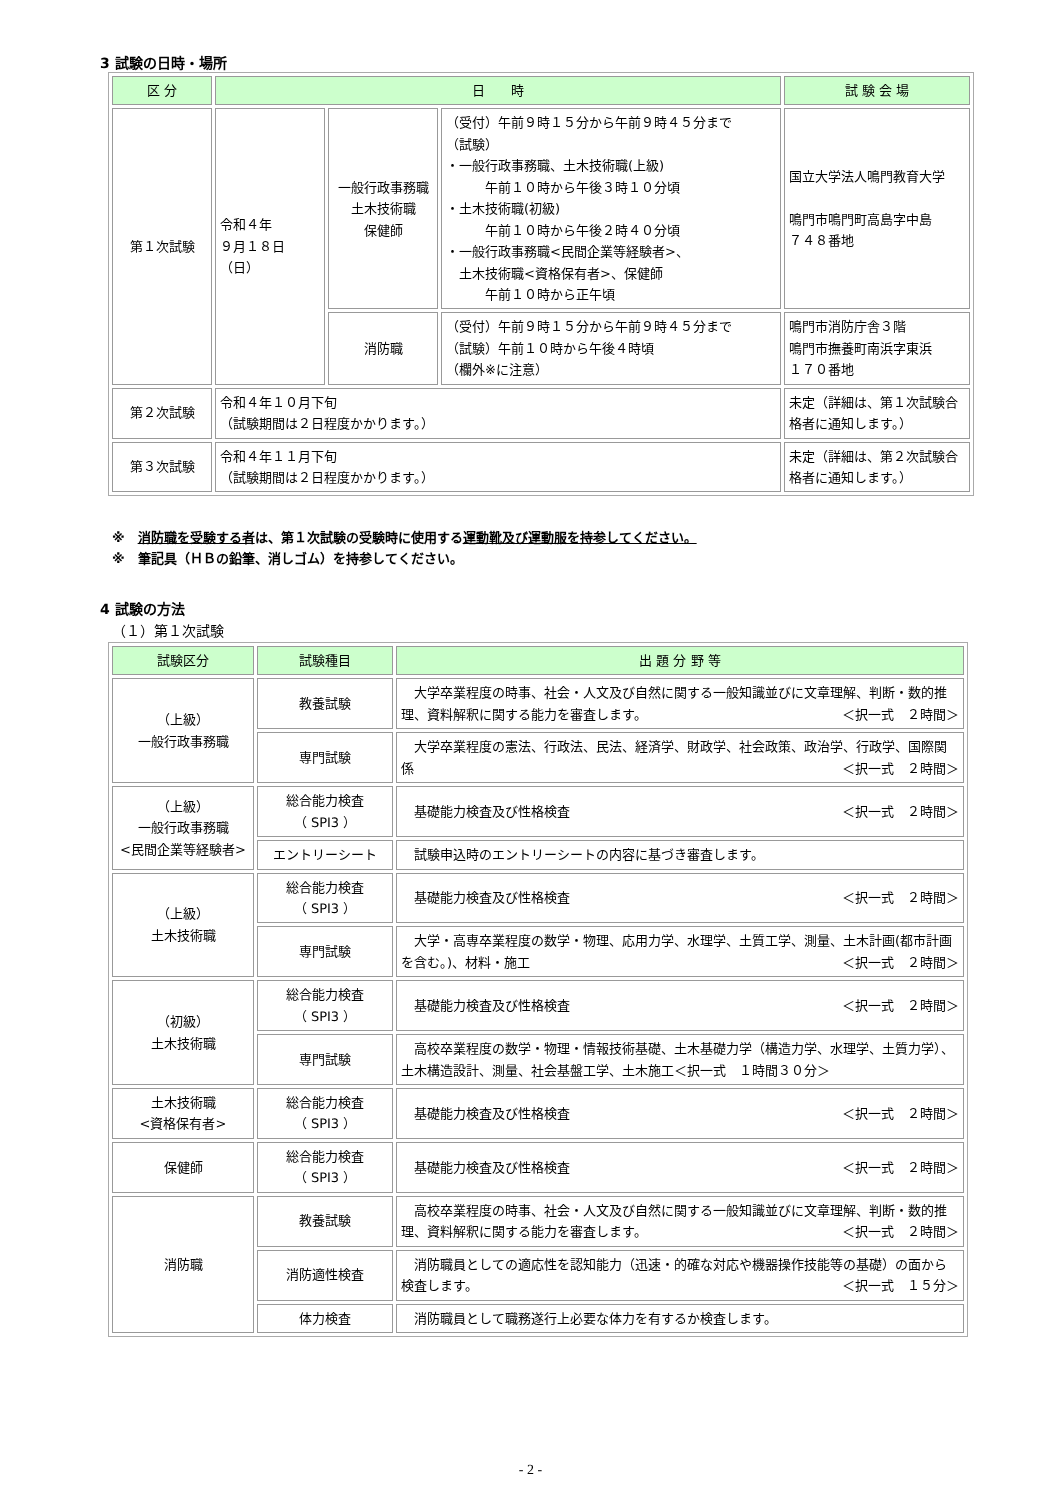3 試験の日時・場所
| 区 分 | 日 時 | | | 試 験 会 場 |
| --- | --- | --- | --- | --- |
| 第１次試験 | 令和４年 ９月１８日（日） | 一般行政事務職 土木技術職 保健師 | （受付）午前９時１５分から午前９時４５分まで （試験） ・一般行政事務職、土木技術職(上級) 午前１０時から午後３時１０分頃 ・土木技術職(初級) 午前１０時から午後２時４０分頃 ・一般行政事務職<民間企業等経験者>、 土木技術職<資格保有者>、保健師 午前１０時から正午頃 | 国立大学法人鳴門教育大学 鳴門市鳴門町高島字中島 ７４８番地 |
| | | 消防職 | （受付）午前９時１５分から午前９時４５分まで （試験）午前１０時から午後４時頃 （欄外※に注意） | 鳴門市消防庁舎３階 鳴門市撫養町南浜字東浜 １７０番地 |
| 第２次試験 | 令和４年１０月下旬 （試験期間は２日程度かかります。） | | | 未定（詳細は、第１次試験合格者に通知します。） |
| 第３次試験 | 令和４年１１月下旬 （試験期間は２日程度かかります。） | | | 未定（詳細は、第２次試験合格者に通知します。） |
※　消防職を受験する者は、第１次試験の受験時に使用する運動靴及び運動服を持参してください。
※　筆記具（ＨＢの鉛筆、消しゴム）を持参してください。
4 試験の方法
（１）第１次試験
| 試験区分 | 試験種目 | 出 題 分 野 等 |
| --- | --- | --- |
| （上級） 一般行政事務職 | 教養試験 | 大学卒業程度の時事、社会・人文及び自然に関する一般知識並びに文章理解、判断・数的推理、資料解釈に関する能力を審査します。 ＜択一式 ２時間＞ |
| | 専門試験 | 大学卒業程度の憲法、行政法、民法、経済学、財政学、社会政策、政治学、行政学、国際関係 ＜択一式 ２時間＞ |
| （上級） 一般行政事務職 <民間企業等経験者> | 総合能力検査 （ SPI3 ） | 基礎能力検査及び性格検査 ＜択一式 ２時間＞ |
| | エントリーシート | 試験申込時のエントリーシートの内容に基づき審査します。 |
| （上級） 土木技術職 | 総合能力検査 （ SPI3 ） | 基礎能力検査及び性格検査 ＜択一式 ２時間＞ |
| | 専門試験 | 大学・高専卒業程度の数学・物理、応用力学、水理学、土質工学、測量、土木計画(都市計画を含む。)、材料・施工 ＜択一式 ２時間＞ |
| （初級） 土木技術職 | 総合能力検査 （ SPI3 ） | 基礎能力検査及び性格検査 ＜択一式 ２時間＞ |
| | 専門試験 | 高校卒業程度の数学・物理・情報技術基礎、土木基礎力学（構造力学、水理学、土質力学）、土木構造設計、測量、社会基盤工学、土木施工＜択一式 １時間３０分＞ |
| 土木技術職 <資格保有者> | 総合能力検査 （ SPI3 ） | 基礎能力検査及び性格検査 ＜択一式 ２時間＞ |
| 保健師 | 総合能力検査 （ SPI3 ） | 基礎能力検査及び性格検査 ＜択一式 ２時間＞ |
| 消防職 | 教養試験 | 高校卒業程度の時事、社会・人文及び自然に関する一般知識並びに文章理解、判断・数的推理、資料解釈に関する能力を審査します。 ＜択一式 ２時間＞ |
| | 消防適性検査 | 消防職員としての適応性を認知能力（迅速・的確な対応や機器操作技能等の基礎）の面から検査します。 ＜択一式 １５分＞ |
| | 体力検査 | 消防職員として職務遂行上必要な体力を有するか検査します。 |
- 2 -